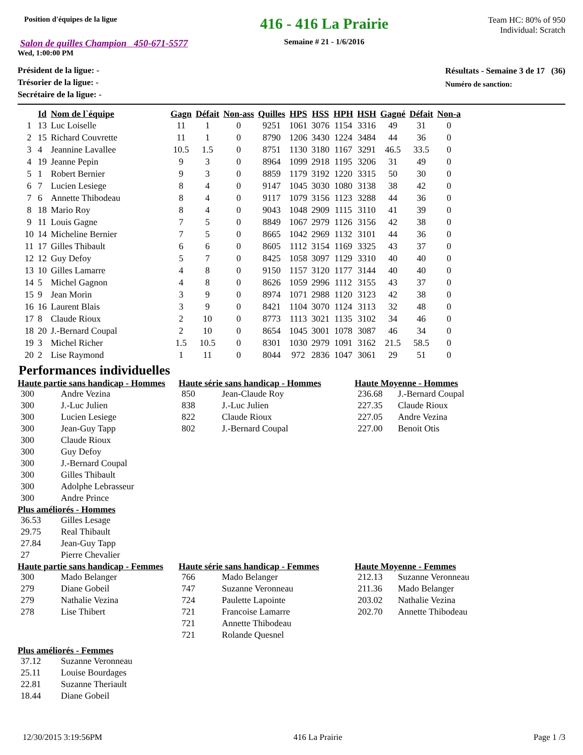Position d'équipes de la ligue
Salon de quilles Champion 450-671-5577
Wed, 1:00:00 PM
416 - 416 La Prairie
Semaine # 21 - 1/6/2016
Team HC: 80% of 950
Individual: Scratch
Président de la ligue: -
Trésorier de la ligue: -
Secrétaire de la ligue: -
Résultats - Semaine 3 de 17 (36)
Numéro de sanction:
| | Id | Nom de l`équipe | Gagn | Défait | Non-ass | Quilles | HPS | HSS | HPH | HSH | Gagné | Défait | Non-a |
| --- | --- | --- | --- | --- | --- | --- | --- | --- | --- | --- | --- | --- | --- |
| 1 | 13 | Luc Loiselle | 11 | 1 | 0 | 9251 | 1061 | 3076 | 1154 | 3316 | 49 | 31 | 0 |
| 2 | 15 | Richard Couvrette | 11 | 1 | 0 | 8790 | 1206 | 3430 | 1224 | 3484 | 44 | 36 | 0 |
| 3 | 4 | Jeannine Lavallee | 10.5 | 1.5 | 0 | 8751 | 1130 | 3180 | 1167 | 3291 | 46.5 | 33.5 | 0 |
| 4 | 19 | Jeanne Pepin | 9 | 3 | 0 | 8964 | 1099 | 2918 | 1195 | 3206 | 31 | 49 | 0 |
| 5 | 1 | Robert Bernier | 9 | 3 | 0 | 8859 | 1179 | 3192 | 1220 | 3315 | 50 | 30 | 0 |
| 6 | 7 | Lucien Lesiege | 8 | 4 | 0 | 9147 | 1045 | 3030 | 1080 | 3138 | 38 | 42 | 0 |
| 7 | 6 | Annette Thibodeau | 8 | 4 | 0 | 9117 | 1079 | 3156 | 1123 | 3288 | 44 | 36 | 0 |
| 8 | 18 | Mario Roy | 8 | 4 | 0 | 9043 | 1048 | 2909 | 1115 | 3110 | 41 | 39 | 0 |
| 9 | 11 | Louis Gagne | 7 | 5 | 0 | 8849 | 1067 | 2979 | 1126 | 3156 | 42 | 38 | 0 |
| 10 | 14 | Micheline Bernier | 7 | 5 | 0 | 8665 | 1042 | 2969 | 1132 | 3101 | 44 | 36 | 0 |
| 11 | 17 | Gilles Thibault | 6 | 6 | 0 | 8605 | 1112 | 3154 | 1169 | 3325 | 43 | 37 | 0 |
| 12 | 12 | Guy Defoy | 5 | 7 | 0 | 8425 | 1058 | 3097 | 1129 | 3310 | 40 | 40 | 0 |
| 13 | 10 | Gilles Lamarre | 4 | 8 | 0 | 9150 | 1157 | 3120 | 1177 | 3144 | 40 | 40 | 0 |
| 14 | 5 | Michel Gagnon | 4 | 8 | 0 | 8626 | 1059 | 2996 | 1112 | 3155 | 43 | 37 | 0 |
| 15 | 9 | Jean Morin | 3 | 9 | 0 | 8974 | 1071 | 2988 | 1120 | 3123 | 42 | 38 | 0 |
| 16 | 16 | Laurent Blais | 3 | 9 | 0 | 8421 | 1104 | 3070 | 1124 | 3113 | 32 | 48 | 0 |
| 17 | 8 | Claude Rioux | 2 | 10 | 0 | 8773 | 1113 | 3021 | 1135 | 3102 | 34 | 46 | 0 |
| 18 | 20 | J.-Bernard Coupal | 2 | 10 | 0 | 8654 | 1045 | 3001 | 1078 | 3087 | 46 | 34 | 0 |
| 19 | 3 | Michel Richer | 1.5 | 10.5 | 0 | 8301 | 1030 | 2979 | 1091 | 3162 | 21.5 | 58.5 | 0 |
| 20 | 2 | Lise Raymond | 1 | 11 | 0 | 8044 | 972 | 2836 | 1047 | 3061 | 29 | 51 | 0 |
Performances individuelles
Haute partie sans handicap - Hommes
300 Andre Vezina
300 J.-Luc Julien
300 Lucien Lesiege
300 Jean-Guy Tapp
300 Claude Rioux
300 Guy Defoy
300 J.-Bernard Coupal
300 Gilles Thibault
300 Adolphe Lebrasseur
300 Andre Prince
Plus améliorés - Hommes
36.53 Gilles Lesage
29.75 Real Thibault
27.84 Jean-Guy Tapp
27 Pierre Chevalier
Haute série sans handicap - Hommes
850 Jean-Claude Roy
838 J.-Luc Julien
822 Claude Rioux
802 J.-Bernard Coupal
Haute Moyenne - Hommes
236.68 J.-Bernard Coupal
227.35 Claude Rioux
227.05 Andre Vezina
227.00 Benoit Otis
Haute partie sans handicap - Femmes
300 Mado Belanger
279 Diane Gobeil
279 Nathalie Vezina
278 Lise Thibert
Haute série sans handicap - Femmes
766 Mado Belanger
747 Suzanne Veronneau
724 Paulette Lapointe
721 Francoise Lamarre
721 Annette Thibodeau
721 Rolande Quesnel
Haute Moyenne - Femmes
212.13 Suzanne Veronneau
211.36 Mado Belanger
203.02 Nathalie Vezina
202.70 Annette Thibodeau
Plus améliorés - Femmes
37.12 Suzanne Veronneau
25.11 Louise Bourdages
22.81 Suzanne Theriault
18.44 Diane Gobeil
12/30/2015 3:19:56PM 416 La Prairie Page 1 /3